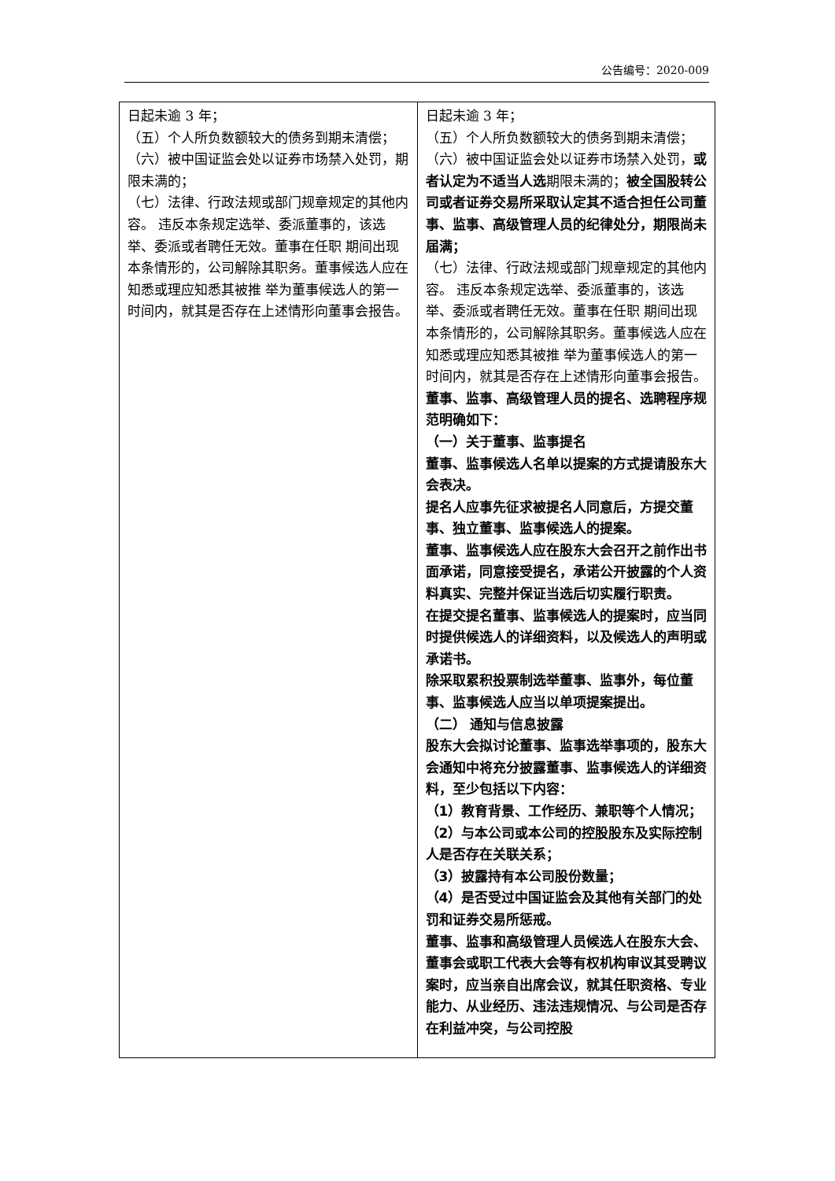公告编号：2020-009
| 日起未逾 3 年； （五）个人所负数额较大的债务到期未清偿； （六）被中国证监会处以证券市场禁入处罚，期限未满的； （七）法律、行政法规或部门规章规定的其他内容。 违反本条规定选举、委派董事的，该选举、委派或者聘任无效。董事在任职 期间出现本条情形的，公司解除其职务。董事候选人应在知悉或理应知悉其被推 举为董事候选人的第一时间内，就其是否存在上述情形向董事会报告。 | 日起未逾 3 年； （五）个人所负数额较大的债务到期未清偿； （六）被中国证监会处以证券市场禁入处罚， 或者认定为不适当人选 期限未满的； 被全国股转公司或者证券交易所采取认定其不适合担任公司董事、监事、高级管理人员的纪律处分，期限尚未届满； （七）法律、行政法规或部门规章规定的其他内容。 违反本条规定选举、委派董事的，该选举、委派或者聘任无效。董事在任职 期间出现本条情形的，公司解除其职务。董事候选人应在知悉或理应知悉其被推 举为董事候选人的第一时间内，就其是否存在上述情形向董事会报告。 董事、监事、高级管理人员的提名、选聘程序规范明确如下： （一）关于董事、监事提名 董事、监事候选人名单以提案的方式提请股东大会表决。 提名人应事先征求被提名人同意后，方提交董事、独立董事、监事候选人的提案。 董事、监事候选人应在股东大会召开之前作出书面承诺，同意接受提名，承诺公开披露的个人资料真实、完整并保证当选后切实履行职责。 在提交提名董事、监事候选人的提案时，应当同时提供候选人的详细资料，以及候选人的声明或承诺书。 除采取累积投票制选举董事、监事外，每位董事、监事候选人应当以单项提案提出。 （二） 通知与信息披露 股东大会拟讨论董事、监事选举事项的，股东大会通知中将充分披露董事、监事候选人的详细资料，至少包括以下内容： （1）教育背景、工作经历、兼职等个人情况； （2）与本公司或本公司的控股股东及实际控制人是否存在关联关系； （3）披露持有本公司股份数量； （4）是否受过中国证监会及其他有关部门的处罚和证券交易所惩戒。 董事、监事和高级管理人员候选人在股东大会、董事会或职工代表大会等有权机构审议其受聘议案时，应当亲自出席会议，就其任职资格、专业能力、从业经历、违法违规情况、与公司是否存在利益冲突，与公司控股 |